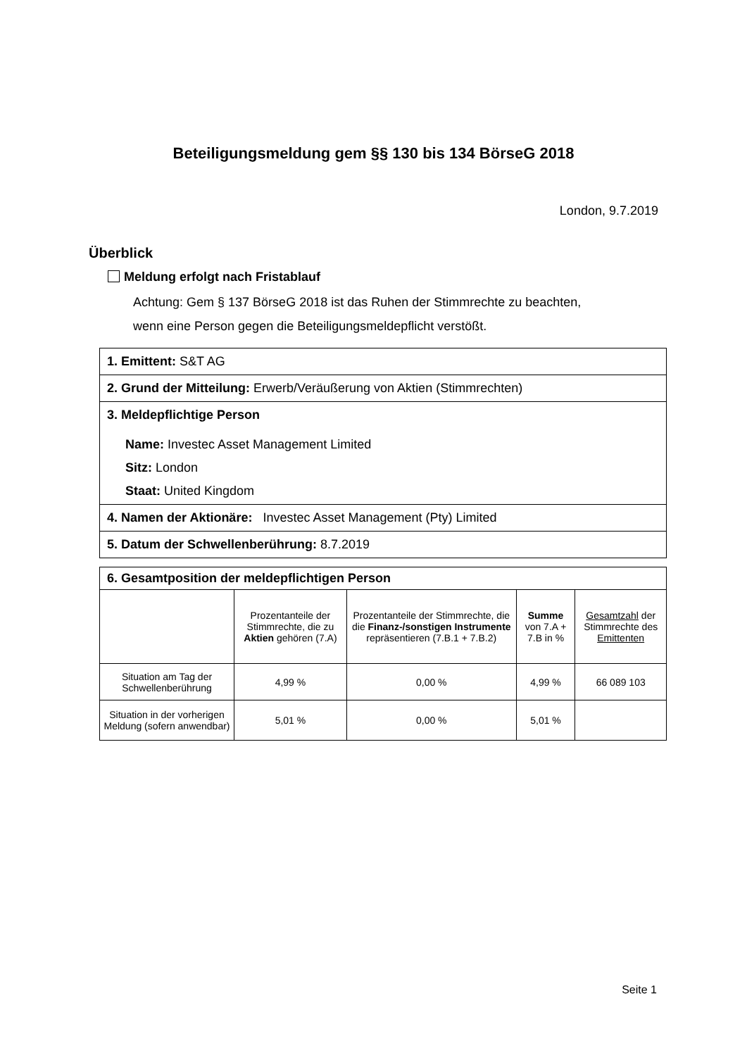Beteiligungsmeldung gem §§ 130 bis 134 BörseG 2018
London, 9.7.2019
Überblick
Meldung erfolgt nach Fristablauf
Achtung: Gem § 137 BörseG 2018 ist das Ruhen der Stimmrechte zu beachten,
wenn eine Person gegen die Beteiligungsmeldepflicht verstößt.
1. Emittent: S&T AG
2. Grund der Mitteilung: Erwerb/Veräußerung von Aktien (Stimmrechten)
3. Meldepflichtige Person
Name: Investec Asset Management Limited
Sitz: London
Staat: United Kingdom
4. Namen der Aktionäre: Investec Asset Management (Pty) Limited
5. Datum der Schwellenberührung: 8.7.2019
6. Gesamtposition der meldepflichtigen Person
| | Prozentanteile der Stimmrechte, die zu Aktien gehören (7.A) | Prozentanteile der Stimmrechte, die die Finanz-/sonstigen Instrumente repräsentieren (7.B.1 + 7.B.2) | Summe von 7.A + 7.B in % | Gesamtzahl der Stimmrechte des Emittenten |
| Situation am Tag der Schwellenberührung | 4,99 % | 0,00 % | 4,99 % | 66 089 103 |
| Situation in der vorherigen Meldung (sofern anwendbar) | 5,01 % | 0,00 % | 5,01 % | |
Seite 1